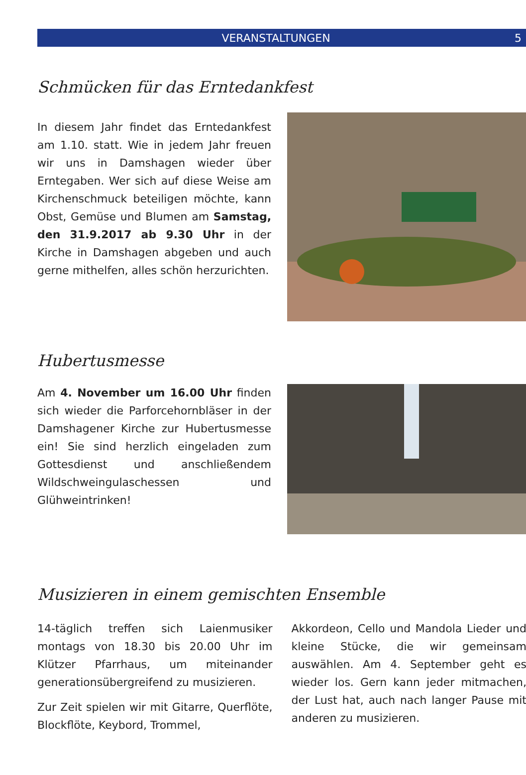VERANSTALTUNGEN 5
Schmücken für das Erntedankfest
In diesem Jahr findet das Erntedankfest am 1.10. statt. Wie in jedem Jahr freuen wir uns in Damshagen wieder über Erntegaben. Wer sich auf diese Weise am Kirchenschmuck beteiligen möchte, kann Obst, Gemüse und Blumen am Samstag, den 31.9.2017 ab 9.30 Uhr in der Kirche in Damshagen abgeben und auch gerne mithelfen, alles schön herzurichten.
Hubertusmesse
Am 4. November um 16.00 Uhr finden sich wieder die Parforcehornbläser in der Damshagener Kirche zur Hubertusmesse ein! Sie sind herzlich eingeladen zum Gottesdienst und anschließendem Wildschweingulaschessen und Glühweintrinken!
Musizieren in einem gemischten Ensemble
14-täglich treffen sich Laienmusiker montags von 18.30 bis 20.00 Uhr im Klützer Pfarrhaus, um miteinander generationsübergreifend zu musizieren.
Zur Zeit spielen wir mit Gitarre, Querflöte, Blockflöte, Keybord, Trommel,
Akkordeon, Cello und Mandola Lieder und kleine Stücke, die wir gemeinsam auswählen. Am 4. September geht es wieder los. Gern kann jeder mitmachen, der Lust hat, auch nach langer Pause mit anderen zu musizieren.